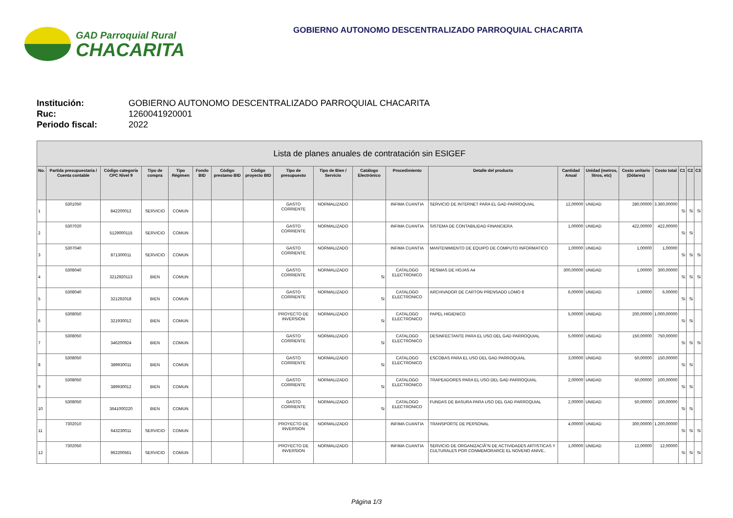GAD Parroquial Rural
CHACARITA
GOBIERNO AUTONOMO DESCENTRALIZADO PARROQUIAL CHACARITA
Institución: GOBIERNO AUTONOMO DESCENTRALIZADO PARROQUIAL CHACARITA
Ruc: 1260041920001
Periodo fiscal: 2022
| Lista de planes anuales de contratación sin ESIGEF | | | | | | | | | | | | | | | | | | | |
| --- | --- | --- | --- | --- | --- | --- | --- | --- | --- | --- | --- | --- | --- | --- | --- | --- | --- | --- | --- |
| No. | Partida presupuestaria / Cuenta contable | Código categoría CPC Nivel 9 | Tipo de compra | Tipo Régimen | Fondo BID | Código prestamo BID | Código proyecto BID | Tipo de presupuesto | Tipo de Bien / Servicio | Catálogo Electrónico | Procedimiento | Detalle del producto | Cantidad Anual | Unidad (metros, litros, etc) | Costo unitario (Dólares) | Costo total | C1 | C2 | C3 |
| 1 | 5301050 | 842200012 | SERVICIO | COMUN | | | | GASTO CORRIENTE | NORMALIZADO | | INFIMA CUANTIA | SERVICIO DE INTERNET PARA EL GAD PARROQUIAL | 12,00000 | UNIDAD | 280,00000 | 3.360,00000 | Si | Si | Si |
| 2 | 5307020 | 5129000115 | SERVICIO | COMUN | | | | GASTO CORRIENTE | NORMALIZADO | | INFIMA CUANTIA | SISTEMA DE CONTABILIDAD FINANCIERA | 1,00000 | UNIDAD | 422,00000 | 422,00000 | Si | Si | |
| 3 | 5307040 | 871300011 | SERVICIO | COMUN | | | | GASTO CORRIENTE | NORMALIZADO | | INFIMA CUANTIA | MANTENIMIENTO DE EQUIPO DE COMPUTO INFORMATICO | 1,00000 | UNIDAD | 1,00000 | 1,00000 | Si | Si | Si |
| 4 | 5308040 | 3212920113 | BIEN | COMUN | | | | GASTO CORRIENTE | NORMALIZADO | Si | CATALOGO ELECTRONICO | RESMAS DE HOJAS A4 | 300,00000 | UNIDAD | 1,00000 | 300,00000 | Si | Si | Si |
| 5 | 5308040 | 321292018 | BIEN | COMUN | | | | GASTO CORRIENTE | NORMALIZADO | Si | CATALOGO ELECTRONICO | ARCHIVADOR DE CARTON PRENSADO LOMO 8 | 6,00000 | UNIDAD | 1,00000 | 6,00000 | Si | Si | |
| 6 | 5308050 | 321930012 | BIEN | COMUN | | | | PROYECTO DE INVERSION | NORMALIZADO | Si | CATALOGO ELECTRONICO | PAPEL HIGIENICO | 5,00000 | UNIDAD | 200,00000 | 1.000,00000 | Si | Si | |
| 7 | 5308050 | 346200924 | BIEN | COMUN | | | | GASTO CORRIENTE | NORMALIZADO | Si | CATALOGO ELECTRONICO | DESINFECTANTE PARA EL USO DEL GAD PARROQUIAL | 5,00000 | UNIDAD | 150,00000 | 750,00000 | Si | Si | Si |
| 8 | 5308050 | 389930011 | BIEN | COMUN | | | | GASTO CORRIENTE | NORMALIZADO | Si | CATALOGO ELECTRONICO | ESCOBAS PARA EL USO DEL GAD PARROQUIAL | 3,00000 | UNIDAD | 50,00000 | 150,00000 | Si | Si | |
| 9 | 5308050 | 389930012 | BIEN | COMUN | | | | GASTO CORRIENTE | NORMALIZADO | Si | CATALOGO ELECTRONICO | TRAPEADORES PARA EL USO DEL GAD PARROQUIAL | 2,00000 | UNIDAD | 50,00000 | 100,00000 | Si | Si | |
| 10 | 5308050 | 3641000220 | BIEN | COMUN | | | | GASTO CORRIENTE | NORMALIZADO | Si | CATALOGO ELECTRONICO | FUNDAS DE BASURA PARA USO DEL GAD PARROQUIAL | 2,00000 | UNIDAD | 50,00000 | 100,00000 | Si | Si | |
| 11 | 7302010 | 643230011 | SERVICIO | COMUN | | | | PROYECTO DE INVERSION | NORMALIZADO | | INFIMA CUANTIA | TRANSPORTE DE PERSONAL | 4,00000 | UNIDAD | 300,00000 | 1.200,00000 | Si | Si | Si |
| 12 | 7302050 | 962200561 | SERVICIO | COMUN | | | | PROYECTO DE INVERSION | NORMALIZADO | | INFIMA CUANTIA | SERVICIO DE ORGANIZACIÃ“N DE ACTIVIDADES ARTISTICAS Y CULTURALES POR CONMEMORARCE EL NOVENO ANIVE.. | 1,00000 | UNIDAD | 12,00000 | 12,00000 | Si | Si | Si |
Página 1/3